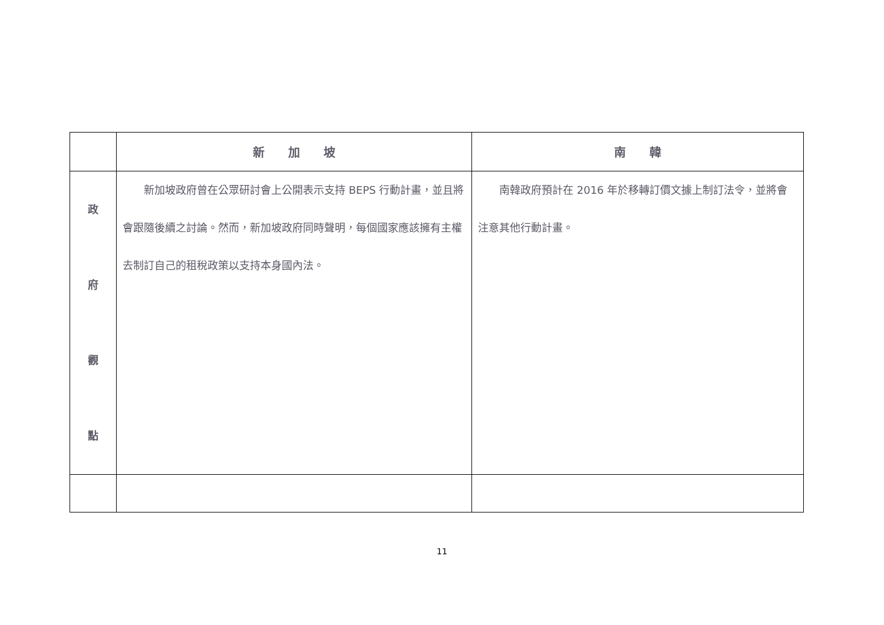| | 新 加 坡 | 南 韓 |
| --- | --- | --- |
| 政 府 觀 點 | 新加坡政府曾在公眾研討會上公開表示支持 BEPS 行動計畫，並且將會跟隨後續之討論。然而，新加坡政府同時聲明，每個國家應該擁有主權去制訂自己的租稅政策以支持本身國內法。 | 南韓政府預計在 2016 年於移轉訂價文據上制訂法令，並將會注意其他行動計畫。 |
11